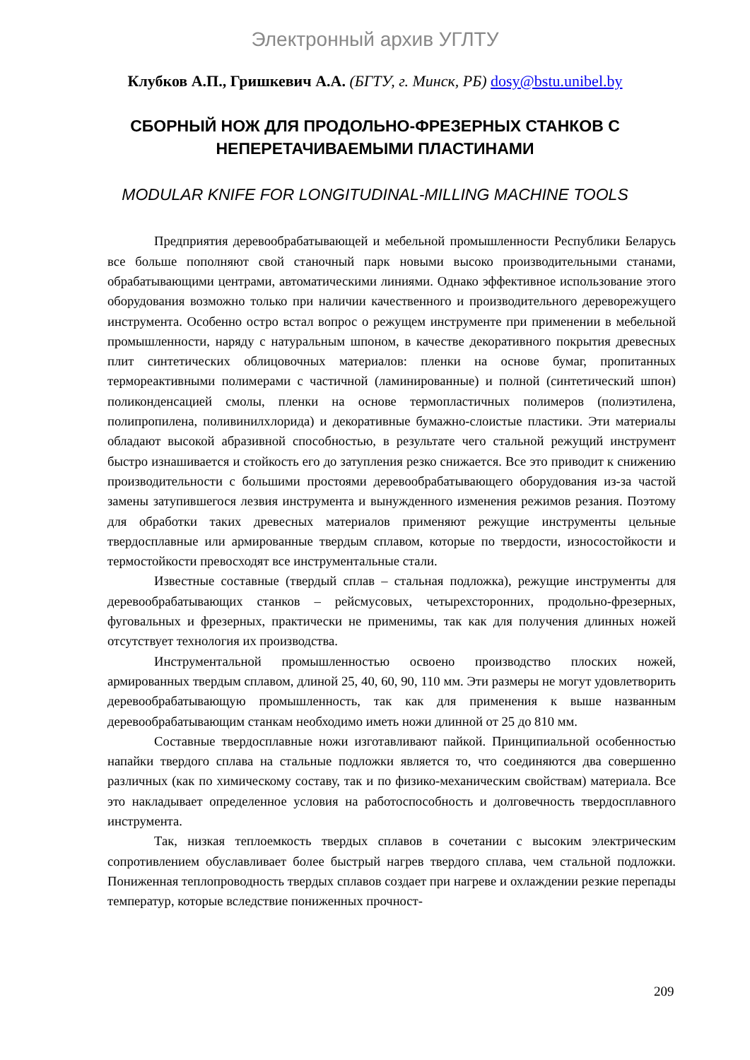Электронный архив УГЛТУ
Клубков А.П., Гришкевич А.А. (БГТУ, г. Минск, РБ) dosy@bstu.unibel.by
СБОРНЫЙ НОЖ ДЛЯ ПРОДОЛЬНО-ФРЕЗЕРНЫХ СТАНКОВ С НЕПЕРЕТАЧИВАЕМЫМИ ПЛАСТИНАМИ
MODULAR KNIFE FOR LONGITUDINAL-MILLING MACHINE TOOLS
Предприятия деревообрабатывающей и мебельной промышленности Республики Беларусь все больше пополняют свой станочный парк новыми высоко производительными станами, обрабатывающими центрами, автоматическими линиями. Однако эффективное использование этого оборудования возможно только при наличии качественного и производительного дереворежущего инструмента. Особенно остро встал вопрос о режущем инструменте при применении в мебельной промышленности, наряду с натуральным шпоном, в качестве декоративного покрытия древесных плит синтетических облицовочных материалов: пленки на основе бумаг, пропитанных термореактивными полимерами с частичной (ламинированные) и полной (синтетический шпон) поликонденсацией смолы, пленки на основе термопластичных полимеров (полиэтилена, полипропилена, поливинилхлорида) и декоративные бумажно-слоистые пластики. Эти материалы обладают высокой абразивной способностью, в результате чего стальной режущий инструмент быстро изнашивается и стойкость его до затупления резко снижается. Все это приводит к снижению производительности с большими простоями деревообрабатывающего оборудования из-за частой замены затупившегося лезвия инструмента и вынужденного изменения режимов резания. Поэтому для обработки таких древесных материалов применяют режущие инструменты цельные твердосплавные или армированные твердым сплавом, которые по твердости, износостойкости и термостойкости превосходят все инструментальные стали.
Известные составные (твердый сплав – стальная подложка), режущие инструменты для деревообрабатывающих станков – рейсмусовых, четырехсторонних, продольно-фрезерных, фуговальных и фрезерных, практически не применимы, так как для получения длинных ножей отсутствует технология их производства.
Инструментальной промышленностью освоено производство плоских ножей, армированных твердым сплавом, длиной 25, 40, 60, 90, 110 мм. Эти размеры не могут удовлетворить деревообрабатывающую промышленность, так как для применения к выше названным деревообрабатывающим станкам необходимо иметь ножи длинной от 25 до 810 мм.
Составные твердосплавные ножи изготавливают пайкой. Принципиальной особенностью напайки твердого сплава на стальные подложки является то, что соединяются два совершенно различных (как по химическому составу, так и по физико-механическим свойствам) материала. Все это накладывает определенное условия на работоспособность и долговечность твердосплавного инструмента.
Так, низкая теплоемкость твердых сплавов в сочетании с высоким электрическим сопротивлением обуславливает более быстрый нагрев твердого сплава, чем стальной подложки. Пониженная теплопроводность твердых сплавов создает при нагреве и охлаждении резкие перепады температур, которые вследствие пониженных прочност-
209